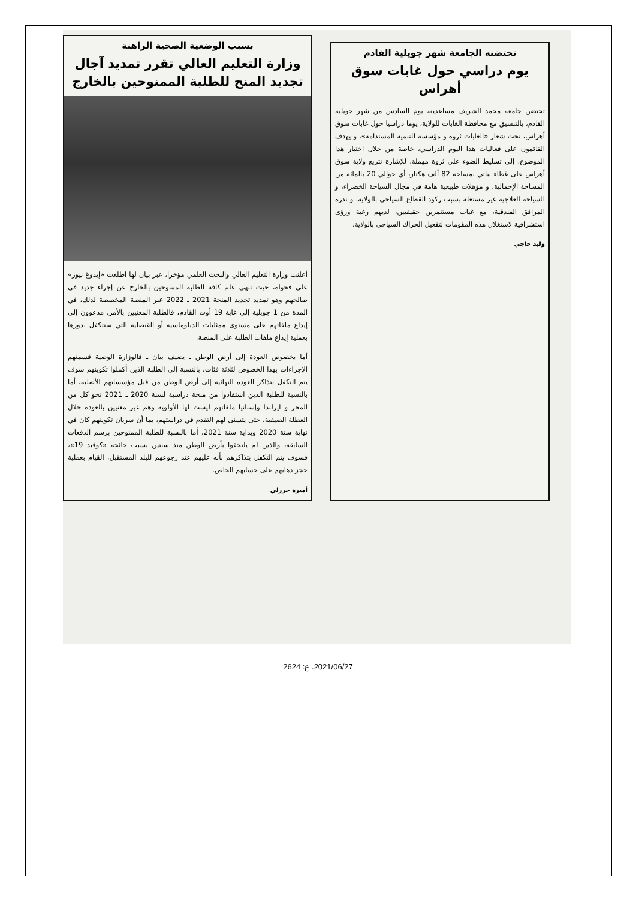بسبب الوضعية الصحية الراهنة
وزارة التعليم العالي تقرر تمديد آجال تجديد المنح للطلبة الممنوحين بالخارج
أعلنت وزارة التعليم العالي والبحث العلمي مؤخرا، عبر بيان لها اطلعت «إيدوغ نيوز» على فحواه، حيث تنهي علم كافة الطلبة الممنوحين بالخارج عن إجراء جديد في صالحهم وهو تمديد تجديد المنحة 2021 ـ 2022 عبر المنصة المخصصة لذلك، في المدة من 1 جويلية إلى غاية 19 أوت القادم، فالطلبة المعنيين بالأمر، مدعوون إلى إيداع ملفاتهم على مستوى ممثليات الدبلوماسية أو القنصلية التي ستتكفل بدورها بعملية إيداع ملفات الطلبة على المنصة.
أما بخصوص العودة إلى أرض الوطن ـ يضيف بيان ـ فالوزارة الوصية قسمتهم الإجراءات بهذا الخصوص لثلاثة فئات، بالنسبة إلى الطلبة الذين أكملوا تكوينهم سوف يتم التكفل بتذاكر العودة النهائية إلى أرض الوطن من قبل مؤسساتهم الأصلية، أما بالنسبة للطلبة الذين استفادوا من منحة دراسية لسنة 2020 ـ 2021 نحو كل من المجر و ايرلندا وإسبانيا ملفاتهم ليست لها الأولوية وهم غير معنيين بالعودة خلال العطلة الصيفية، حتى يتسنى لهم التقدم في دراستهم، بما أن سريان تكوينهم كان في نهاية سنة 2020 وبداية سنة 2021، أما بالنسبة للطلبة الممنوحين برسم الدفعات السابقة، والذين لم يلتحقوا بأرض الوطن منذ سنتين بسبب جائحة «كوفيد 19»، فسوف يتم التكفل بتذاكرهم بأنه عليهم عند رجوعهم للبلد المستقبل، القيام بعملية حجز ذهابهم على حسابهم الخاص.
أميرة حرزلي
تحتضنه الجامعة شهر جويلية القادم
يوم دراسي حول غابات سوق أهراس
تحتضن جامعة محمد الشريف مساعدية، يوم السادس من شهر جويلية القادم، بالتنسيق مع محافظة الغابات للولاية، يوما دراسيا حول غابات سوق أهراس، تحت شعار «الغابات ثروة و مؤسسة للتنمية المستدامة»، و يهدف القائمون على فعاليات هذا اليوم الدراسي، خاصة من خلال اختيار هذا الموضوع، إلى تسليط الضوء على ثروة مهملة، للإشارة تتربع ولاية سوق أهراس على غطاء نباتي بمساحة 82 ألف هكتار، أي حوالي 20 بالمائة من المساحة الإجمالية، و مؤهلات طبيعية هامة في مجال السياحة الخضراء، و السياحة العلاجية غير مستغلة بسبب ركود القطاع السياحي بالولاية، و ندرة المرافق الفندقية، مع غياب مستثمرين حقيقيين، لديهم رغبة ورؤى استشرافية لاستغلال هذه المقومات لتفعيل الحراك السياحي بالولاية.
وليد حاجي
2021/06/27. ع: 2624